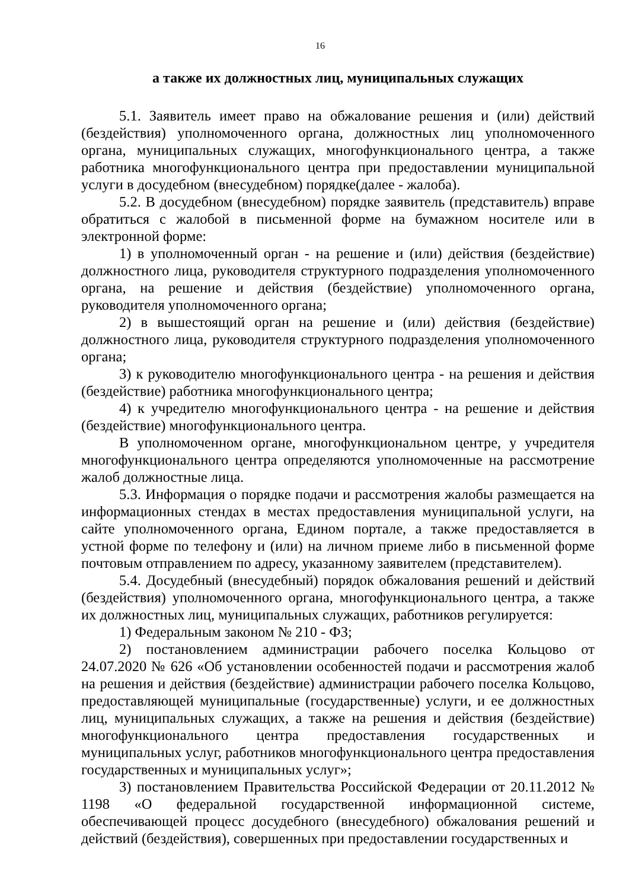16
а также их должностных лиц, муниципальных служащих
5.1. Заявитель имеет право на обжалование решения и (или) действий (бездействия) уполномоченного органа, должностных лиц уполномоченного органа, муниципальных служащих, многофункционального центра, а также работника многофункционального центра при предоставлении муниципальной услуги в досудебном (внесудебном) порядке(далее - жалоба).
5.2. В досудебном (внесудебном) порядке заявитель (представитель) вправе обратиться с жалобой в письменной форме на бумажном носителе или в электронной форме:
1) в уполномоченный орган - на решение и (или) действия (бездействие) должностного лица, руководителя структурного подразделения уполномоченного органа, на решение и действия (бездействие) уполномоченного органа, руководителя уполномоченного органа;
2) в вышестоящий орган на решение и (или) действия (бездействие) должностного лица, руководителя структурного подразделения уполномоченного органа;
3) к руководителю многофункционального центра - на решения и действия (бездействие) работника многофункционального центра;
4) к учредителю многофункционального центра - на решение и действия (бездействие) многофункционального центра.
В уполномоченном органе, многофункциональном центре, у учредителя многофункционального центра определяются уполномоченные на рассмотрение жалоб должностные лица.
5.3. Информация о порядке подачи и рассмотрения жалобы размещается на информационных стендах в местах предоставления муниципальной услуги, на сайте уполномоченного органа, Едином портале, а также предоставляется в устной форме по телефону и (или) на личном приеме либо в письменной форме почтовым отправлением по адресу, указанному заявителем (представителем).
5.4. Досудебный (внесудебный) порядок обжалования решений и действий (бездействия) уполномоченного органа, многофункционального центра, а также их должностных лиц, муниципальных служащих, работников регулируется:
1) Федеральным законом № 210 - ФЗ;
2) постановлением администрации рабочего поселка Кольцово от 24.07.2020 № 626 «Об установлении особенностей подачи и рассмотрения жалоб на решения и действия (бездействие) администрации рабочего поселка Кольцово, предоставляющей муниципальные (государственные) услуги, и ее должностных лиц, муниципальных служащих, а также на решения и действия (бездействие) многофункционального центра предоставления государственных и муниципальных услуг, работников многофункционального центра предоставления государственных и муниципальных услуг»;
3) постановлением Правительства Российской Федерации от 20.11.2012 № 1198 «О федеральной государственной информационной системе, обеспечивающей процесс досудебного (внесудебного) обжалования решений и действий (бездействия), совершенных при предоставлении государственных и